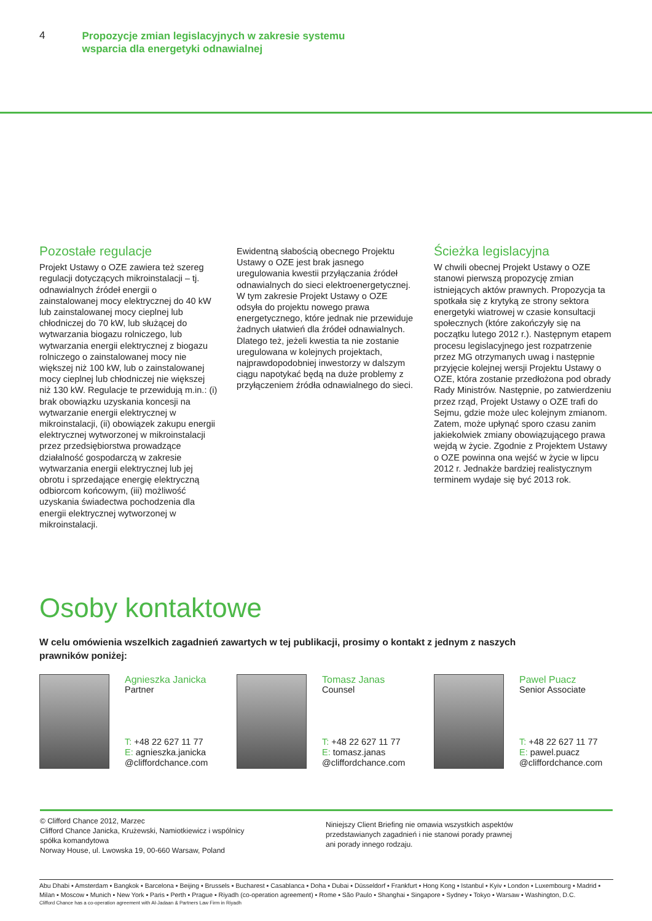4
Propozycje zmian legislacyjnych w zakresie systemu
wsparcia dla energetyki odnawialnej
Pozostałe regulacje
Projekt Ustawy o OZE zawiera też szereg regulacji dotyczących mikroinstalacji – tj. odnawialnych źródeł energii o zainstalowanej mocy elektrycznej do 40 kW lub zainstalowanej mocy cieplnej lub chłodniczej do 70 kW, lub służącej do wytwarzania biogazu rolniczego, lub wytwarzania energii elektrycznej z biogazu rolniczego o zainstalowanej mocy nie większej niż 100 kW, lub o zainstalowanej mocy cieplnej lub chłodniczej nie większej niż 130 kW. Regulacje te przewidują m.in.: (i) brak obowiązku uzyskania koncesji na wytwarzanie energii elektrycznej w mikroinstalacji, (ii) obowiązek zakupu energii elektrycznej wytworzonej w mikroinstalacji przez przedsiębiorstwa prowadzące działalność gospodarczą w zakresie wytwarzania energii elektrycznej lub jej obrotu i sprzedające energię elektryczną odbiorcom końcowym, (iii) możliwość uzyskania świadectwa pochodzenia dla energii elektrycznej wytworzonej w mikroinstalacji.
Ewidentną słabością obecnego Projektu Ustawy o OZE jest brak jasnego uregulowania kwestii przyłączania źródeł odnawialnych do sieci elektroenergetycznej. W tym zakresie Projekt Ustawy o OZE odsyła do projektu nowego prawa energetycznego, które jednak nie przewiduje żadnych ułatwień dla źródeł odnawialnych. Dlatego też, jeżeli kwestia ta nie zostanie uregulowana w kolejnych projektach, najprawdopodobniej inwestorzy w dalszym ciągu napotykać będą na duże problemy z przyłączeniem źródła odnawialnego do sieci.
Ścieżka legislacyjna
W chwili obecnej Projekt Ustawy o OZE stanowi pierwszą propozycję zmian istniejących aktów prawnych. Propozycja ta spotkała się z krytyką ze strony sektora energetyki wiatrowej w czasie konsultacji społecznych (które zakończyły się na początku lutego 2012 r.). Następnym etapem procesu legislacyjnego jest rozpatrzenie przez MG otrzymanych uwag i następnie przyjęcie kolejnej wersji Projektu Ustawy o OZE, która zostanie przedłożona pod obrady Rady Ministrów. Następnie, po zatwierdzeniu przez rząd, Projekt Ustawy o OZE trafi do Sejmu, gdzie może ulec kolejnym zmianom. Zatem, może upłynąć sporo czasu zanim jakiekolwiek zmiany obowiązującego prawa wejdą w życie. Zgodnie z Projektem Ustawy o OZE powinna ona wejść w życie w lipcu 2012 r. Jednakże bardziej realistycznym terminem wydaje się być 2013 rok.
Osoby kontaktowe
W celu omówienia wszelkich zagadnień zawartych w tej publikacji, prosimy o kontakt z jednym z naszych prawników poniżej:
Agnieszka Janicka
Partner
T: +48 22 627 11 77
E: agnieszka.janicka
@cliffordchance.com
Tomasz Janas
Counsel
T: +48 22 627 11 77
E: tomasz.janas
@cliffordchance.com
Pawel Puacz
Senior Associate
T: +48 22 627 11 77
E: pawel.puacz
@cliffordchance.com
© Clifford Chance 2012, Marzec
Clifford Chance Janicka, Krużewski, Namiotkiewicz i wspólnicy
spółka komandytowa
Norway House, ul. Lwowska 19, 00-660 Warsaw, Poland
Niniejszy Client Briefing nie omawia wszystkich aspektów
przedstawianych zagadnień i nie stanowi porady prawnej
ani porady innego rodzaju.
Abu Dhabi ▪ Amsterdam ▪ Bangkok ▪ Barcelona ▪ Beijing ▪ Brussels ▪ Bucharest ▪ Casablanca ▪ Doha ▪ Dubai ▪ Düsseldorf ▪ Frankfurt ▪ Hong Kong ▪ Istanbul ▪ Kyiv ▪ London ▪ Luxembourg ▪ Madrid ▪ Milan ▪ Moscow ▪ Munich ▪ New York ▪ Paris ▪ Perth ▪ Prague ▪ Riyadh (co-operation agreement) ▪ Rome ▪ São Paulo ▪ Shanghai ▪ Singapore ▪ Sydney ▪ Tokyo ▪ Warsaw ▪ Washington, D.C.
Clifford Chance has a co-operation agreement with Al-Jadaan & Partners Law Firm in Riyadh